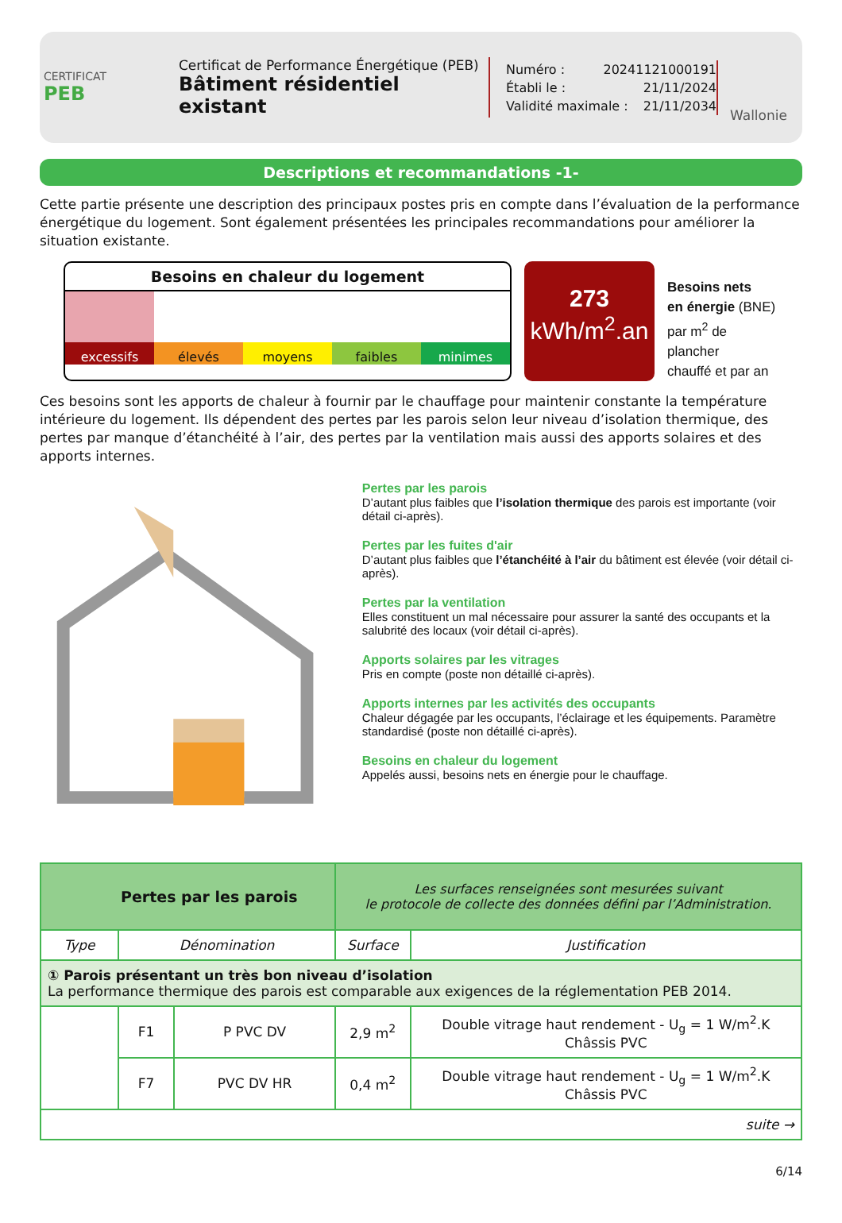CERTIFICAT
PEB
Certificat de Performance Énergétique (PEB)
Bâtiment résidentiel existant
Numéro : 20241121000191
Établi le : 21/11/2024
Validité maximale : 21/11/2034
Wallonie
Descriptions et recommandations -1-
Cette partie présente une description des principaux postes pris en compte dans l’évaluation de la performance énergétique du logement. Sont également présentées les principales recommandations pour améliorer la situation existante.
Besoins en chaleur du logement
excessifs élevés moyens faibles minimes
273
kWh/m<sup>2</sup>.an
Besoins nets
en énergie (BNE)
par m<sup>2</sup> de plancher
chauffé et par an
Ces besoins sont les apports de chaleur à fournir par le chauffage pour maintenir constante la température intérieure du logement. Ils dépendent des pertes par les parois selon leur niveau d’isolation thermique, des pertes par manque d’étanchéité à l’air, des pertes par la ventilation mais aussi des apports solaires et des apports internes.
Pertes par les parois
D’autant plus faibles que l’isolation thermique des parois est importante (voir détail ci-après).
Pertes par les fuites d'air
D’autant plus faibles que l’étanchéité à l’air du bâtiment est élevée (voir détail ci-après).
Pertes par la ventilation
Elles constituent un mal nécessaire pour assurer la santé des occupants et la salubrité des locaux (voir détail ci-après).
Apports solaires par les vitrages
Pris en compte (poste non détaillé ci-après).
Apports internes par les activités des occupants
Chaleur dégagée par les occupants, l’éclairage et les équipements. Paramètre standardisé (poste non détaillé ci-après).
Besoins en chaleur du logement
Appelés aussi, besoins nets en énergie pour le chauffage.
| Pertes par les parois | | | Les surfaces renseignées sont mesurées suivant le protocole de collecte des données défini par l’Administration. | |
| Type | Dénomination | | Surface | Justification |
| ① Parois présentant un très bon niveau d’isolation La performance thermique des parois est comparable aux exigences de la réglementation PEB 2014. | | | | |
| | F1 | P PVC DV | 2,9 m<sup>2</sup> | Double vitrage haut rendement - U<sub>g</sub> = 1 W/m<sup>2</sup>.K Châssis PVC |
| | F7 | PVC DV HR | 0,4 m<sup>2</sup> | Double vitrage haut rendement - U<sub>g</sub> = 1 W/m<sup>2</sup>.K Châssis PVC |
| suite → | | | | |
6/14